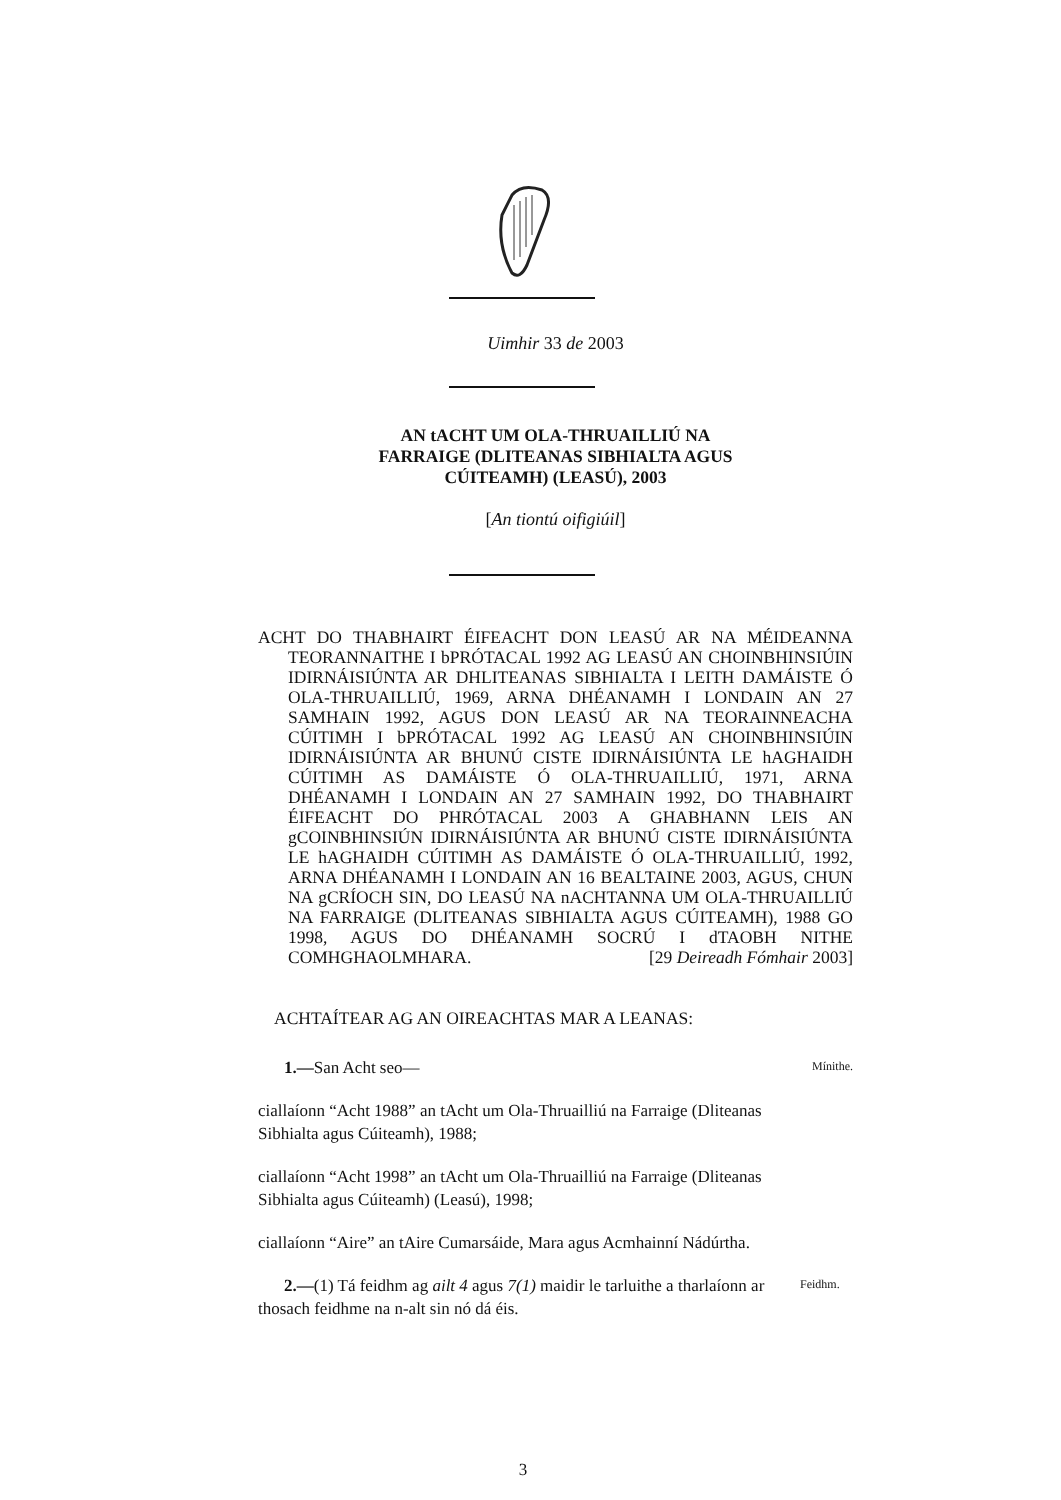Uimhir 33 de 2003
AN tACHT UM OLA-THRUAILLIÚ NA
FARRAIGE (DLITEANAS SIBHIALTA AGUS
CÚITEAMH) (LEASÚ), 2003
[An tiontú oifigiúil]
ACHT DO THABHAIRT ÉIFEACHT DON LEASÚ AR NA MÉIDEANNA TEORANNAITHE I bPRÓTACAL 1992 AG LEASÚ AN CHOINBHINSIÚIN IDIRNÁISIÚNTA AR DHLITEANAS SIBHIALTA I LEITH DAMÁISTE Ó OLA-THRUAILLIÚ, 1969, ARNA DHÉANAMH I LONDAIN AN 27 SAMHAIN 1992, AGUS DON LEASÚ AR NA TEORAINNEACHA CÚITIMH I bPRÓTACAL 1992 AG LEASÚ AN CHOINBHINSIÚIN IDIRNÁISIÚNTA AR BHUNÚ CISTE IDIRNÁISIÚNTA LE hAGHAIDH CÚITIMH AS DAMÁISTE Ó OLA-THRUAILLIÚ, 1971, ARNA DHÉANAMH I LONDAIN AN 27 SAMHAIN 1992, DO THABHAIRT ÉIFEACHT DO PHRÓTACAL 2003 A GHABHANN LEIS AN gCOINBHINSIÚN IDIRNÁISIÚNTA AR BHUNÚ CISTE IDIRNÁISIÚNTA LE hAGHAIDH CÚITIMH AS DAMÁISTE Ó OLA-THRUAILLIÚ, 1992, ARNA DHÉANAMH I LONDAIN AN 16 BEALTAINE 2003, AGUS, CHUN NA gCRÍOCH SIN, DO LEASÚ NA nACHTANNA UM OLA-THRUAILLIÚ NA FARRAIGE (DLITEANAS SIBHIALTA AGUS CÚITEAMH), 1988 GO 1998, AGUS DO DHÉANAMH SOCRÚ I dTAOBH NITHE COMHGHAOLMHARA. [29 Deireadh Fómhair 2003]
ACHTAÍTEAR AG AN OIREACHTAS MAR A LEANAS:
1.—San Acht seo—
Mínithe.
ciallaíonn “Acht 1988” an tAcht um Ola-Thruailliú na Farraige (Dliteanas Sibhialta agus Cúiteamh), 1988;
ciallaíonn “Acht 1998” an tAcht um Ola-Thruailliú na Farraige (Dliteanas Sibhialta agus Cúiteamh) (Leasú), 1998;
ciallaíonn “Aire” an tAire Cumarsáide, Mara agus Acmhainní Nádúrtha.
2.—(1) Tá feidhm ag ailt 4 agus 7(1) maidir le tarluithe a tharlaíonn ar thosach feidhme na n-alt sin nó dá éis.
Feidhm.
3